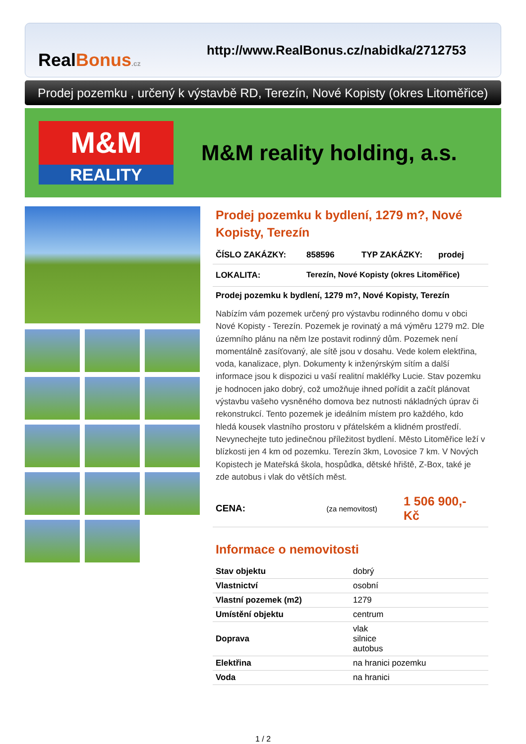RealBonus.cz
http://www.RealBonus.cz/nabidka/2712753
Prodej pozemku , určený k výstavbě RD, Terezín, Nové Kopisty (okres Litoměřice)
M&M
REALITY
M&M reality holding, a.s.
Prodej pozemku k bydlení, 1279 m?, Nové Kopisty, Terezín
ČÍSLO ZAKÁZKY: 858596 TYP ZAKÁZKY: prodej
LOKALITA: Terezín, Nové Kopisty (okres Litoměřice)
Prodej pozemku k bydlení, 1279 m?, Nové Kopisty, Terezín
Nabízím vám pozemek určený pro výstavbu rodinného domu v obci Nové Kopisty - Terezín. Pozemek je rovinatý a má výměru 1279 m2. Dle územního plánu na něm lze postavit rodinný dům. Pozemek není momentálně zasíťovaný, ale sítě jsou v dosahu. Vede kolem elektřina, voda, kanalizace, plyn. Dokumenty k inženýrským sítím a další informace jsou k dispozici u vaší realitní makléřky Lucie. Stav pozemku je hodnocen jako dobrý, což umožňuje ihned pořídit a začít plánovat výstavbu vašeho vysněného domova bez nutnosti nákladných úprav či rekonstrukcí. Tento pozemek je ideálním místem pro každého, kdo hledá kousek vlastního prostoru v přátelském a klidném prostředí. Nevynechejte tuto jedinečnou příležitost bydlení. Město Litoměřice leží v blízkosti jen 4 km od pozemku. Terezín 3km, Lovosice 7 km. V Nových Kopistech je Mateřská škola, hospůdka, dětské hřiště, Z-Box, také je zde autobus i vlak do větších měst.
CENA: (za nemovitost) 1 506 900,- Kč
Informace o nemovitosti
| Stav objektu | dobrý |
| Vlastnictví | osobní |
| Vlastní pozemek (m2) | 1279 |
| Umístění objektu | centrum |
| Doprava | vlak silnice autobus |
| Elektřina | na hranici pozemku |
| Voda | na hranici |
1 / 2